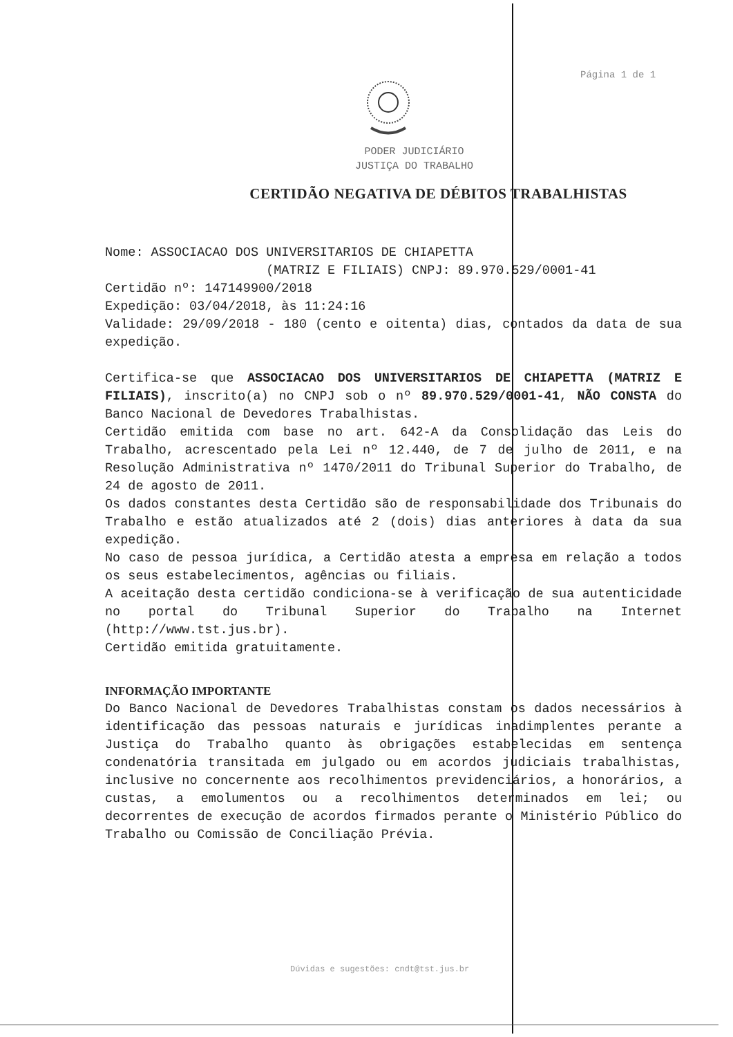Página 1 de 1
PODER JUDICIÁRIO
JUSTIÇA DO TRABALHO
CERTIDÃO NEGATIVA DE DÉBITOS TRABALHISTAS
Nome: ASSOCIACAO DOS UNIVERSITARIOS DE CHIAPETTA
(MATRIZ E FILIAIS) CNPJ: 89.970.529/0001-41
Certidão nº: 147149900/2018
Expedição: 03/04/2018, às 11:24:16
Validade: 29/09/2018 - 180 (cento e oitenta) dias, contados da data de sua expedição.
Certifica-se que ASSOCIACAO DOS UNIVERSITARIOS DE CHIAPETTA (MATRIZ E FILIAIS), inscrito(a) no CNPJ sob o nº 89.970.529/0001-41, NÃO CONSTA do Banco Nacional de Devedores Trabalhistas.
Certidão emitida com base no art. 642-A da Consolidação das Leis do Trabalho, acrescentado pela Lei nº 12.440, de 7 de julho de 2011, e na Resolução Administrativa nº 1470/2011 do Tribunal Superior do Trabalho, de 24 de agosto de 2011.
Os dados constantes desta Certidão são de responsabilidade dos Tribunais do Trabalho e estão atualizados até 2 (dois) dias anteriores à data da sua expedição.
No caso de pessoa jurídica, a Certidão atesta a empresa em relação a todos os seus estabelecimentos, agências ou filiais.
A aceitação desta certidão condiciona-se à verificação de sua autenticidade no portal do Tribunal Superior do Trabalho na Internet (http://www.tst.jus.br).
Certidão emitida gratuitamente.
INFORMAÇÃO IMPORTANTE
Do Banco Nacional de Devedores Trabalhistas constam os dados necessários à identificação das pessoas naturais e jurídicas inadimplentes perante a Justiça do Trabalho quanto às obrigações estabelecidas em sentença condenatória transitada em julgado ou em acordos judiciais trabalhistas, inclusive no concernente aos recolhimentos previdenciários, a honorários, a custas, a emolumentos ou a recolhimentos determinados em lei; ou decorrentes de execução de acordos firmados perante o Ministério Público do Trabalho ou Comissão de Conciliação Prévia.
Dúvidas e sugestões: cndt@tst.jus.br